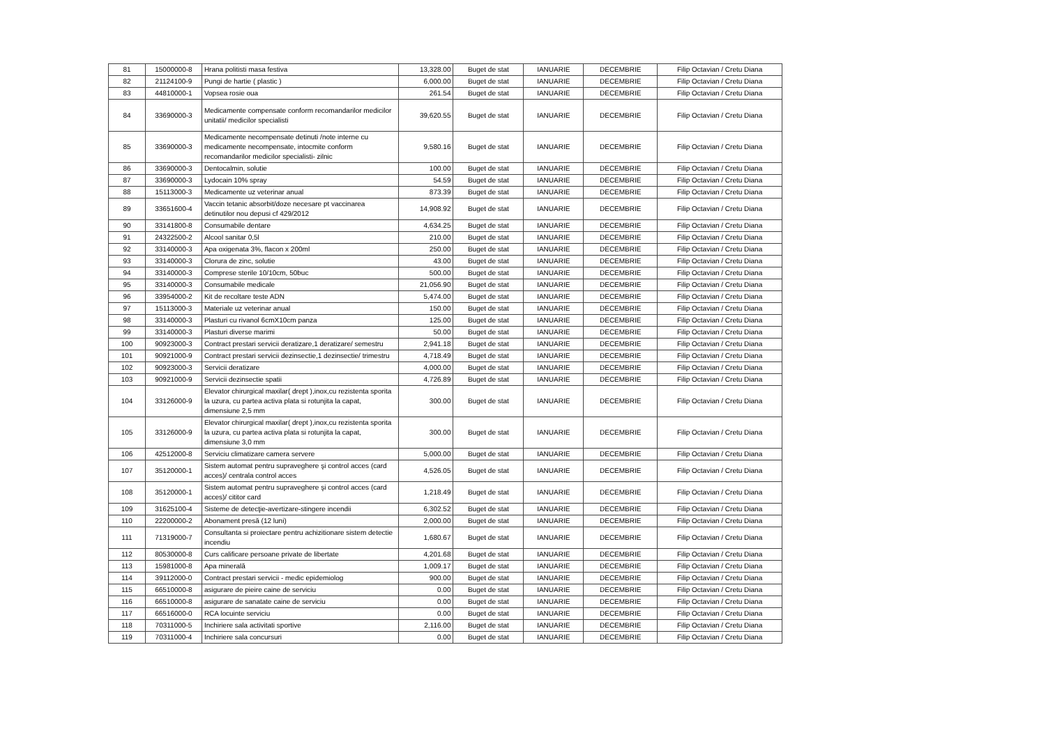| 81 | 15000000-8 | Hrana politisti masa festiva | 13,328.00 | Buget de stat | IANUARIE | DECEMBRIE | Filip Octavian / Cretu Diana |
| 82 | 21124100-9 | Pungi de hartie ( plastic ) | 6,000.00 | Buget de stat | IANUARIE | DECEMBRIE | Filip Octavian / Cretu Diana |
| 83 | 44810000-1 | Vopsea rosie oua | 261.54 | Buget de stat | IANUARIE | DECEMBRIE | Filip Octavian / Cretu Diana |
| 84 | 33690000-3 | Medicamente compensate conform recomandarilor medicilor unitatii/ medicilor specialisti | 39,620.55 | Buget de stat | IANUARIE | DECEMBRIE | Filip Octavian / Cretu Diana |
| 85 | 33690000-3 | Medicamente necompensate detinuti /note interne cu medicamente necompensate, intocmite conform recomandarilor medicilor specialisti- zilnic | 9,580.16 | Buget de stat | IANUARIE | DECEMBRIE | Filip Octavian / Cretu Diana |
| 86 | 33690000-3 | Dentocalmin, solutie | 100.00 | Buget de stat | IANUARIE | DECEMBRIE | Filip Octavian / Cretu Diana |
| 87 | 33690000-3 | Lydocain 10% spray | 54.59 | Buget de stat | IANUARIE | DECEMBRIE | Filip Octavian / Cretu Diana |
| 88 | 15113000-3 | Medicamente uz veterinar anual | 873.39 | Buget de stat | IANUARIE | DECEMBRIE | Filip Octavian / Cretu Diana |
| 89 | 33651600-4 | Vaccin tetanic absorbit/doze necesare pt vaccinarea detinutilor nou depusi cf 429/2012 | 14,908.92 | Buget de stat | IANUARIE | DECEMBRIE | Filip Octavian / Cretu Diana |
| 90 | 33141800-8 | Consumabile dentare | 4,634.25 | Buget de stat | IANUARIE | DECEMBRIE | Filip Octavian / Cretu Diana |
| 91 | 24322500-2 | Alcool sanitar 0,5l | 210.00 | Buget de stat | IANUARIE | DECEMBRIE | Filip Octavian / Cretu Diana |
| 92 | 33140000-3 | Apa oxigenata 3%, flacon x 200ml | 250.00 | Buget de stat | IANUARIE | DECEMBRIE | Filip Octavian / Cretu Diana |
| 93 | 33140000-3 | Clorura de zinc, solutie | 43.00 | Buget de stat | IANUARIE | DECEMBRIE | Filip Octavian / Cretu Diana |
| 94 | 33140000-3 | Comprese sterile 10/10cm, 50buc | 500.00 | Buget de stat | IANUARIE | DECEMBRIE | Filip Octavian / Cretu Diana |
| 95 | 33140000-3 | Consumabile medicale | 21,056.90 | Buget de stat | IANUARIE | DECEMBRIE | Filip Octavian / Cretu Diana |
| 96 | 33954000-2 | Kit de recoltare teste ADN | 5,474.00 | Buget de stat | IANUARIE | DECEMBRIE | Filip Octavian / Cretu Diana |
| 97 | 15113000-3 | Materiale uz veterinar anual | 150.00 | Buget de stat | IANUARIE | DECEMBRIE | Filip Octavian / Cretu Diana |
| 98 | 33140000-3 | Plasturi cu rivanol 6cmX10cm panza | 125.00 | Buget de stat | IANUARIE | DECEMBRIE | Filip Octavian / Cretu Diana |
| 99 | 33140000-3 | Plasturi diverse marimi | 50.00 | Buget de stat | IANUARIE | DECEMBRIE | Filip Octavian / Cretu Diana |
| 100 | 90923000-3 | Contract prestari servicii deratizare,1 deratizare/ semestru | 2,941.18 | Buget de stat | IANUARIE | DECEMBRIE | Filip Octavian / Cretu Diana |
| 101 | 90921000-9 | Contract prestari servicii dezinsectie,1 dezinsectie/ trimestru | 4,718.49 | Buget de stat | IANUARIE | DECEMBRIE | Filip Octavian / Cretu Diana |
| 102 | 90923000-3 | Servicii deratizare | 4,000.00 | Buget de stat | IANUARIE | DECEMBRIE | Filip Octavian / Cretu Diana |
| 103 | 90921000-9 | Servicii dezinsectie spatii | 4,726.89 | Buget de stat | IANUARIE | DECEMBRIE | Filip Octavian / Cretu Diana |
| 104 | 33126000-9 | Elevator chirurgical maxilar( drept ),inox,cu rezistenta sporita la uzura, cu partea activa plata si rotunjita la capat, dimensiune 2,5 mm | 300.00 | Buget de stat | IANUARIE | DECEMBRIE | Filip Octavian / Cretu Diana |
| 105 | 33126000-9 | Elevator chirurgical maxilar( drept ),inox,cu rezistenta sporita la uzura, cu partea activa plata si rotunjita la capat, dimensiune 3,0 mm | 300.00 | Buget de stat | IANUARIE | DECEMBRIE | Filip Octavian / Cretu Diana |
| 106 | 42512000-8 | Serviciu climatizare camera servere | 5,000.00 | Buget de stat | IANUARIE | DECEMBRIE | Filip Octavian / Cretu Diana |
| 107 | 35120000-1 | Sistem automat pentru supraveghere şi control acces (card acces)/ centrala control acces | 4,526.05 | Buget de stat | IANUARIE | DECEMBRIE | Filip Octavian / Cretu Diana |
| 108 | 35120000-1 | Sistem automat pentru supraveghere şi control acces (card acces)/ cititor card | 1,218.49 | Buget de stat | IANUARIE | DECEMBRIE | Filip Octavian / Cretu Diana |
| 109 | 31625100-4 | Sisteme de detecţie-avertizare-stingere incendii | 6,302.52 | Buget de stat | IANUARIE | DECEMBRIE | Filip Octavian / Cretu Diana |
| 110 | 22200000-2 | Abonament presă (12 luni) | 2,000.00 | Buget de stat | IANUARIE | DECEMBRIE | Filip Octavian / Cretu Diana |
| 111 | 71319000-7 | Consultanta si proiectare pentru achizitionare sistem detectie incendiu | 1,680.67 | Buget de stat | IANUARIE | DECEMBRIE | Filip Octavian / Cretu Diana |
| 112 | 80530000-8 | Curs calificare persoane private de libertate | 4,201.68 | Buget de stat | IANUARIE | DECEMBRIE | Filip Octavian / Cretu Diana |
| 113 | 15981000-8 | Apa minerală | 1,009.17 | Buget de stat | IANUARIE | DECEMBRIE | Filip Octavian / Cretu Diana |
| 114 | 39112000-0 | Contract prestari servicii - medic epidemiolog | 900.00 | Buget de stat | IANUARIE | DECEMBRIE | Filip Octavian / Cretu Diana |
| 115 | 66510000-8 | asigurare de pieire caine de serviciu | 0.00 | Buget de stat | IANUARIE | DECEMBRIE | Filip Octavian / Cretu Diana |
| 116 | 66510000-8 | asigurare de sanatate caine de serviciu | 0.00 | Buget de stat | IANUARIE | DECEMBRIE | Filip Octavian / Cretu Diana |
| 117 | 66516000-0 | RCA locuinte serviciu | 0.00 | Buget de stat | IANUARIE | DECEMBRIE | Filip Octavian / Cretu Diana |
| 118 | 70311000-5 | Inchiriere sala activitati sportive | 2,116.00 | Buget de stat | IANUARIE | DECEMBRIE | Filip Octavian / Cretu Diana |
| 119 | 70311000-4 | Inchiriere sala concursuri | 0.00 | Buget de stat | IANUARIE | DECEMBRIE | Filip Octavian / Cretu Diana |